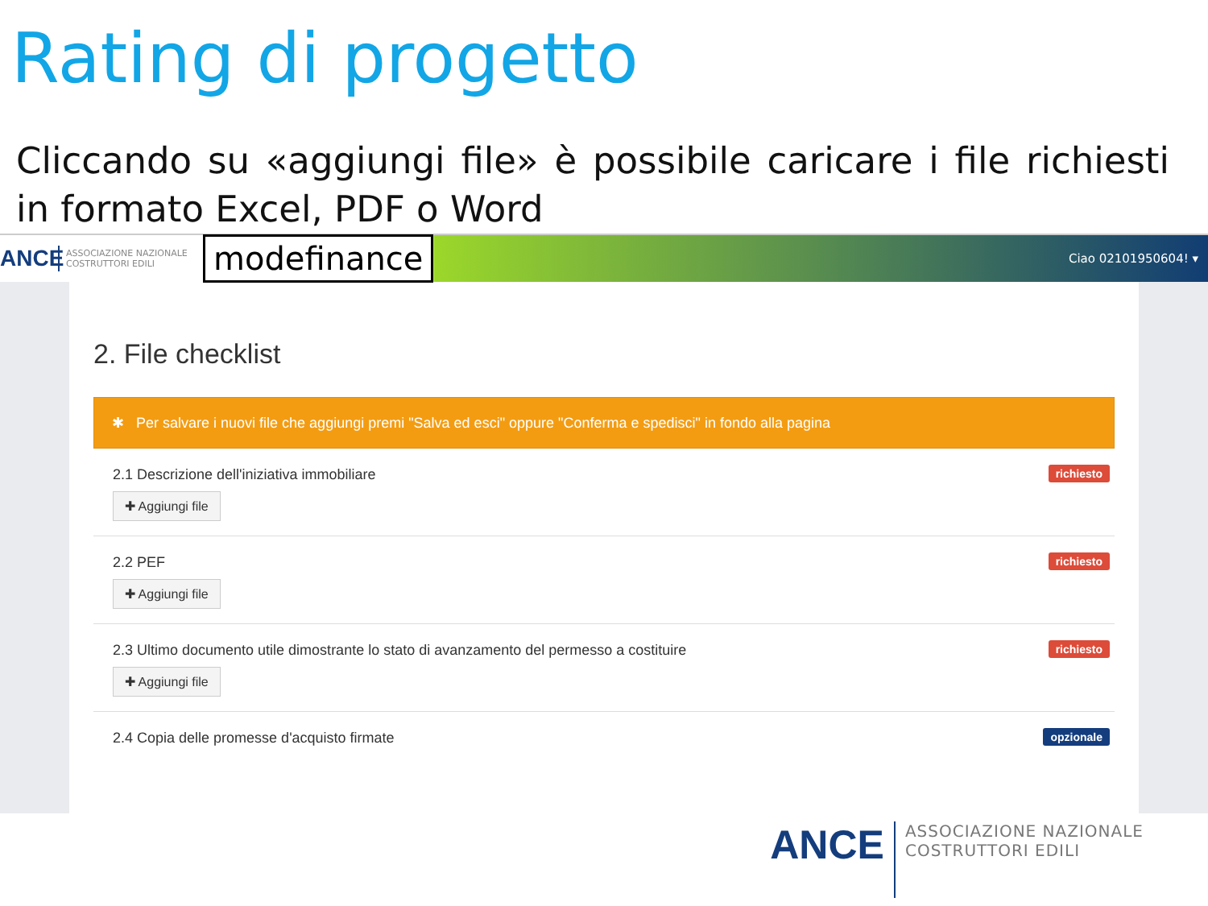Rating di progetto
Cliccando su «aggiungi file» è possibile caricare i file richiesti in formato Excel, PDF o Word
ANCE
ASSOCIAZIONE NAZIONALE
COSTRUTTORI EDILI
modefinance
Ciao 02101950604! ▾
2. File checklist
✱ Per salvare i nuovi file che aggiungi premi "Salva ed esci" oppure "Conferma e spedisci" in fondo alla pagina
2.1 Descrizione dell'iniziativa immobiliare
✚ Aggiungi file
richiesto
2.2 PEF
✚ Aggiungi file
richiesto
2.3 Ultimo documento utile dimostrante lo stato di avanzamento del permesso a costituire
✚ Aggiungi file
richiesto
2.4 Copia delle promesse d'acquisto firmate opzionale
ANCE
ASSOCIAZIONE NAZIONALE
COSTRUTTORI EDILI